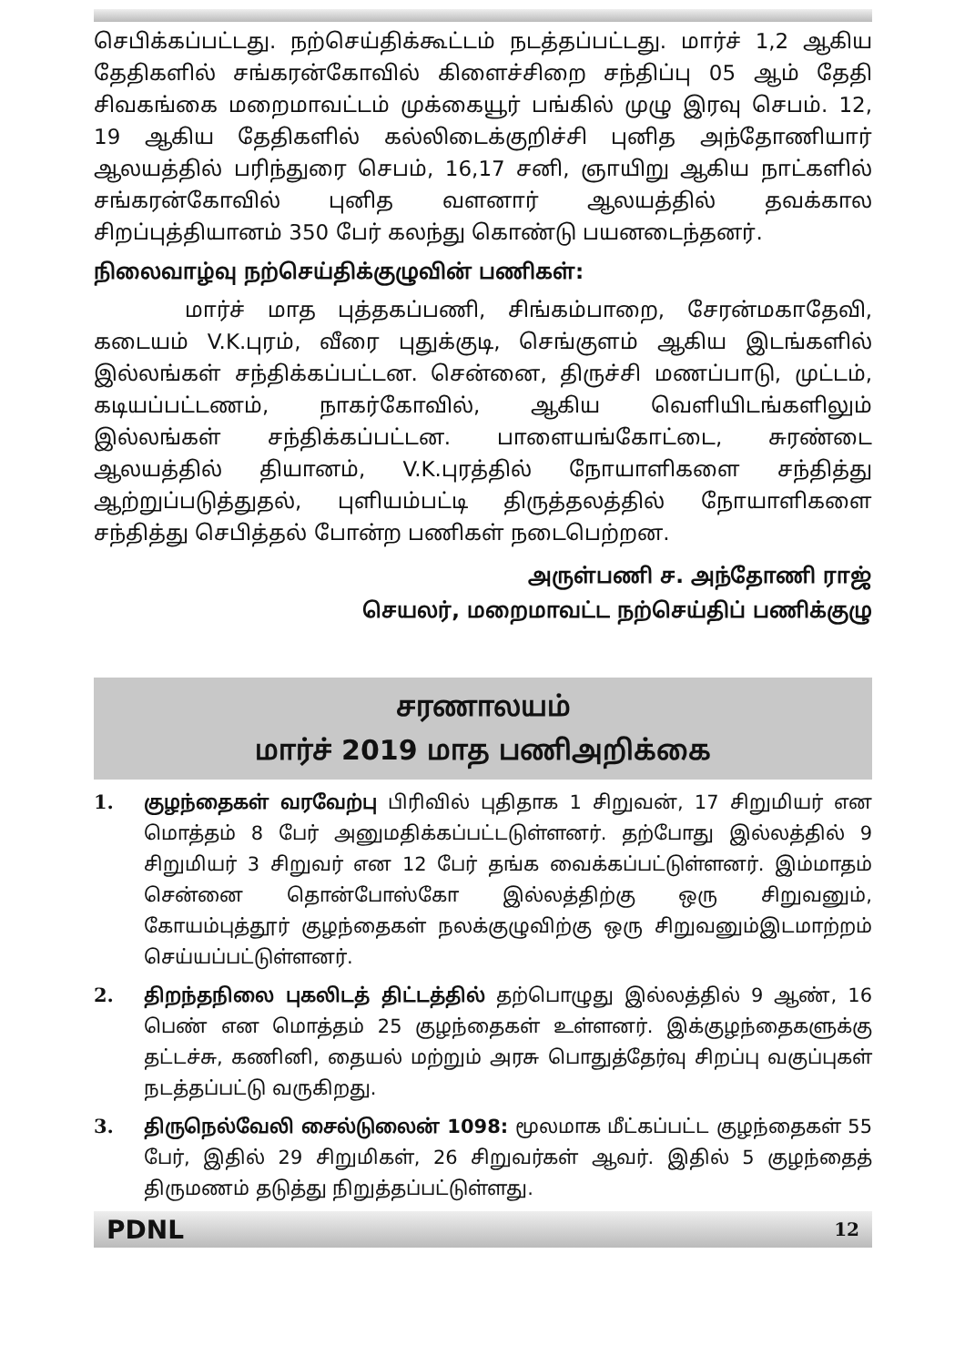செபிக்கப்பட்டது. நற்செய்திக்கூட்டம் நடத்தப்பட்டது. மார்ச் 1,2 ஆகிய தேதிகளில் சங்கரன்கோவில் கிளைச்சிறை சந்திப்பு 05 ஆம் தேதி சிவகங்கை மறைமாவட்டம் முக்கையூர் பங்கில் முழு இரவு செபம். 12, 19 ஆகிய தேதிகளில் கல்லிடைக்குறிச்சி புனித அந்தோணியார் ஆலயத்தில் பரிந்துரை செபம், 16,17 சனி, ஞாயிறு ஆகிய நாட்களில் சங்கரன்கோவில் புனித வளனார் ஆலயத்தில் தவக்கால சிறப்புத்தியானம் 350 பேர் கலந்து கொண்டு பயனடைந்தனர்.
நிலைவாழ்வு நற்செய்திக்குழுவின் பணிகள்:
மார்ச் மாத புத்தகப்பணி, சிங்கம்பாறை, சேரன்மகாதேவி, கடையம் V.K.புரம், வீரை புதுக்குடி, செங்குளம் ஆகிய இடங்களில் இல்லங்கள் சந்திக்கப்பட்டன. சென்னை, திருச்சி மணப்பாடு, முட்டம், கடியப்பட்டணம், நாகர்கோவில், ஆகிய வெளியிடங்களிலும் இல்லங்கள் சந்திக்கப்பட்டன. பாளையங்கோட்டை, சுரண்டை ஆலயத்தில் தியானம், V.K.புரத்தில் நோயாளிகளை சந்தித்து ஆற்றுப்படுத்துதல், புளியம்பட்டி திருத்தலத்தில் நோயாளிகளை சந்தித்து செபித்தல் போன்ற பணிகள் நடைபெற்றன.
அருள்பணி ச. அந்தோணி ராஜ்
செயலர், மறைமாவட்ட நற்செய்திப் பணிக்குழு
சரணாலயம்
மார்ச் 2019 மாத பணிஅறிக்கை
1. குழந்தைகள் வரவேற்பு பிரிவில் புதிதாக 1 சிறுவன், 17 சிறுமியர் என மொத்தம் 8 பேர் அனுமதிக்கப்பட்டடுள்ளனர். தற்போது இல்லத்தில் 9 சிறுமியர் 3 சிறுவர் என 12 பேர் தங்க வைக்கப்பட்டுள்ளனர். இம்மாதம் சென்னை தொன்போஸ்கோ இல்லத்திற்கு ஒரு சிறுவனும், கோயம்புத்தூர் குழந்தைகள் நலக்குழுவிற்கு ஒரு சிறுவனும்இடமாற்றம் செய்யப்பட்டுள்ளனர்.
2. திறந்தநிலை புகலிடத் திட்டத்தில் தற்பொழுது இல்லத்தில் 9 ஆண், 16 பெண் என மொத்தம் 25 குழந்தைகள் உள்ளனர். இக்குழந்தைகளுக்கு தட்டச்சு, கணினி, தையல் மற்றும் அரசு பொதுத்தேர்வு சிறப்பு வகுப்புகள் நடத்தப்பட்டு வருகிறது.
3. திருநெல்வேலி சைல்டுலைன் 1098: மூலமாக மீட்கப்பட்ட குழந்தைகள் 55 பேர், இதில் 29 சிறுமிகள், 26 சிறுவர்கள் ஆவர். இதில் 5 குழந்தைத் திருமணம் தடுத்து நிறுத்தப்பட்டுள்ளது.
PDNL 12